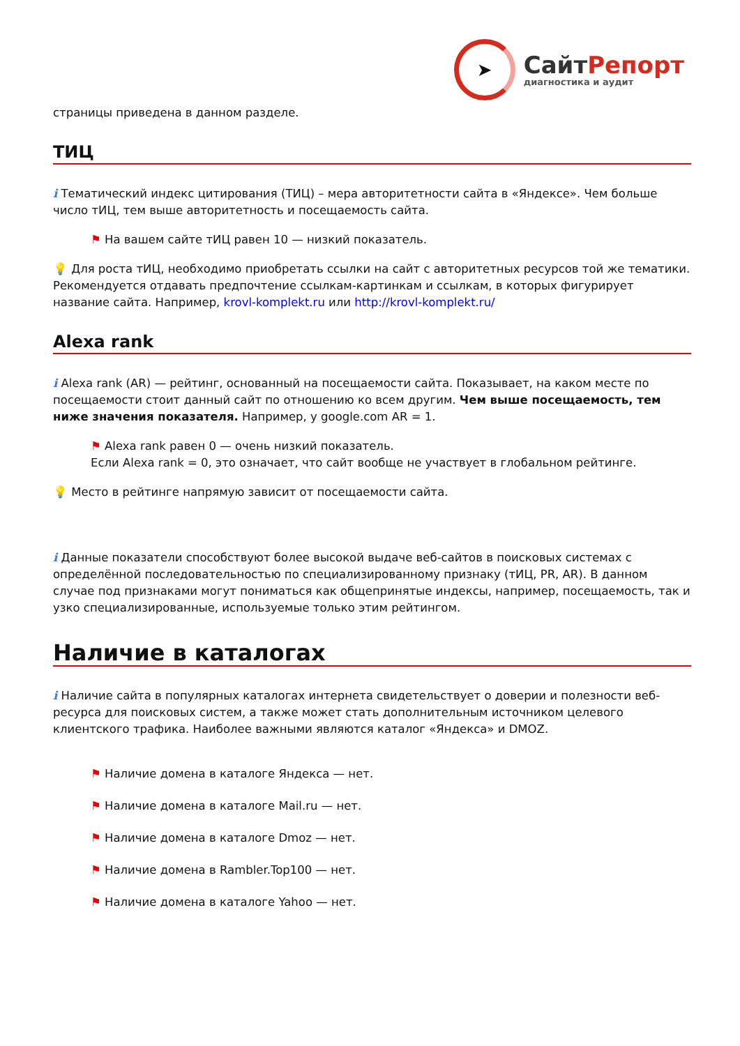➤
СайтРепорт
диагностика и аудит
страницы приведена в данном разделе.
ТИЦ
i Тематический индекс цитирования (ТИЦ) – мера авторитетности сайта в «Яндексе». Чем больше число тИЦ, тем выше авторитетность и посещаемость сайта.
⚑ На вашем сайте тИЦ равен 10 — низкий показатель.
💡 Для роста тИЦ, необходимо приобретать ссылки на сайт с авторитетных ресурсов той же тематики. Рекомендуется отдавать предпочтение ссылкам-картинкам и ссылкам, в которых фигурирует название сайта. Например, krovl-komplekt.ru или http://krovl-komplekt.ru/
Alexa rank
i Alexa rank (AR) — рейтинг, основанный на посещаемости сайта. Показывает, на каком месте по посещаемости стоит данный сайт по отношению ко всем другим. Чем выше посещаемость, тем ниже значения показателя. Например, у google.com AR = 1.
⚑ Alexa rank равен 0 — очень низкий показатель.
Если Alexa rank = 0, это означает, что сайт вообще не участвует в глобальном рейтинге.
💡 Место в рейтинге напрямую зависит от посещаемости сайта.
i Данные показатели способствуют более высокой выдаче веб-сайтов в поисковых системах с определённой последовательностью по специализированному признаку (тИЦ, PR, AR). В данном случае под признаками могут пониматься как общепринятые индексы, например, посещаемость, так и узко специализированные, используемые только этим рейтингом.
Наличие в каталогах
i Наличие сайта в популярных каталогах интернета свидетельствует о доверии и полезности веб-ресурса для поисковых систем, а также может стать дополнительным источником целевого клиентского трафика. Наиболее важными являются каталог «Яндекса» и DMOZ.
⚑ Наличие домена в каталоге Яндекса — нет.
⚑ Наличие домена в каталоге Mail.ru — нет.
⚑ Наличие домена в каталоге Dmoz — нет.
⚑ Наличие домена в Rambler.Top100 — нет.
⚑ Наличие домена в каталоге Yahoo — нет.